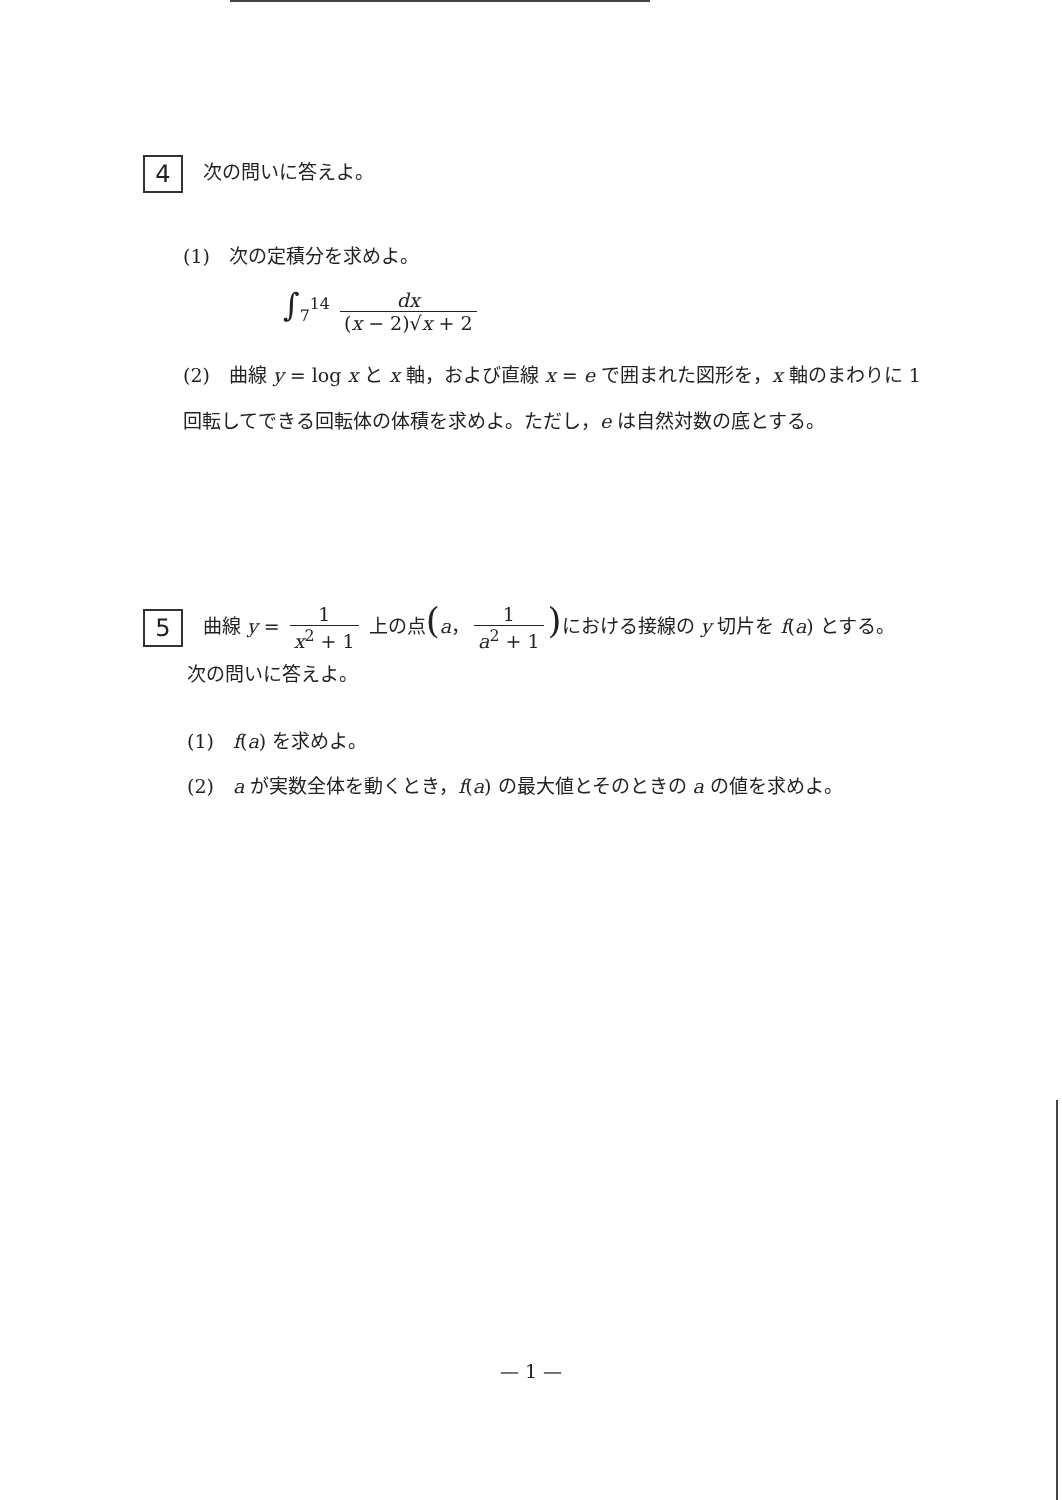4 次の問いに答えよ。
(1)　次の定積分を求めよ。
∫<sub>7</sub><sup>14</sup> dx (x − 2)√x + 2
(2)　曲線 y = log x と x 軸，および直線 x = e で囲まれた図形を，x 軸のまわりに 1 回転してできる回転体の体積を求めよ。ただし，e は自然対数の底とする。
5 曲線 y = 1 x<sup>2</sup> + 1 上の点(a， 1 a<sup>2</sup> + 1) における接線の y 切片を f(a) とする。
次の問いに答えよ。
(1)　f(a) を求めよ。
(2)　a が実数全体を動くとき，f(a) の最大値とそのときの a の値を求めよ。
— 1 —